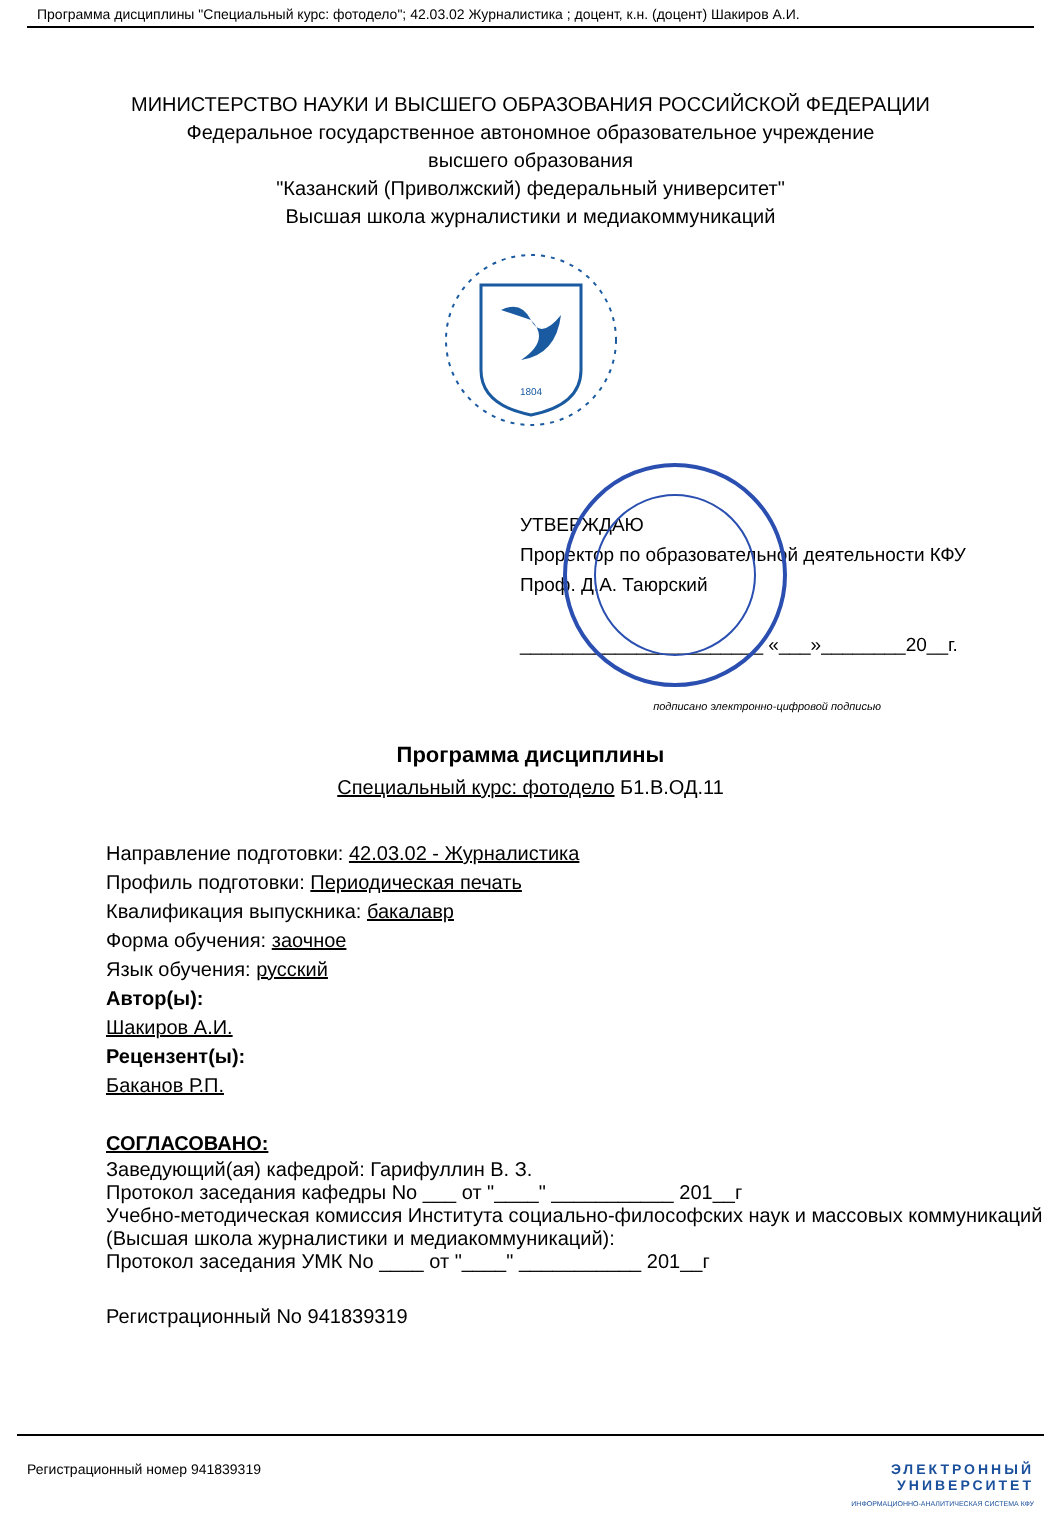Программа дисциплины "Специальный курс: фотодело"; 42.03.02 Журналистика ; доцент, к.н. (доцент) Шакиров А.И.
МИНИСТЕРСТВО НАУКИ И ВЫСШЕГО ОБРАЗОВАНИЯ РОССИЙСКОЙ ФЕДЕРАЦИИ
Федеральное государственное автономное образовательное учреждение
высшего образования
"Казанский (Приволжский) федеральный университет"
Высшая школа журналистики и медиакоммуникаций
1804
УТВЕРЖДАЮ
Проректор по образовательной деятельности КФУ
Проф. Д.А. Таюрский
_______________________ «___»________20__г.
подписано электронно-цифровой подписью
Программа дисциплины
Специальный курс: фотодело Б1.В.ОД.11
Направление подготовки: 42.03.02 - Журналистика
Профиль подготовки: Периодическая печать
Квалификация выпускника: бакалавр
Форма обучения: заочное
Язык обучения: русский
Автор(ы):
Шакиров А.И.
Рецензент(ы):
Баканов Р.П.
СОГЛАСОВАНО:
Заведующий(ая) кафедрой: Гарифуллин В. З.
Протокол заседания кафедры No ___ от "____" ___________ 201__г
Учебно-методическая комиссия Института социально-философских наук и массовых коммуникаций (Высшая школа журналистики и медиакоммуникаций):
Протокол заседания УМК No ____ от "____" ___________ 201__г
Регистрационный No 941839319
Регистрационный номер 941839319 ЭЛЕКТРОННЫЙ
УНИВЕРСИТЕТ
ИНФОРМАЦИОННО-АНАЛИТИЧЕСКАЯ СИСТЕМА КФУ